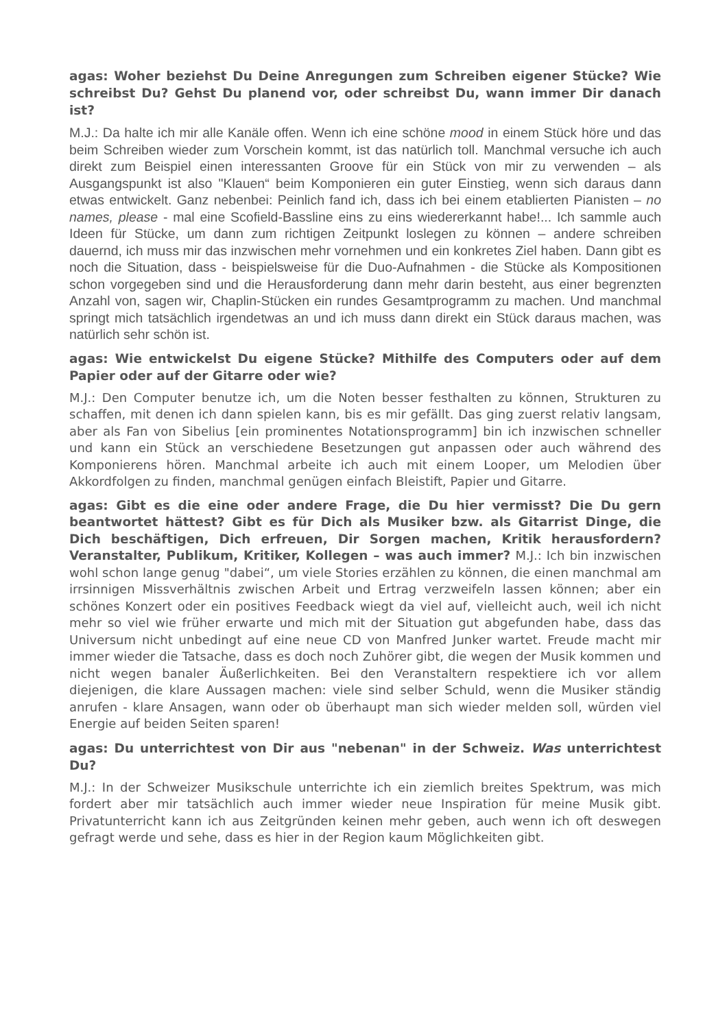agas: Woher beziehst Du Deine Anregungen zum Schreiben eigener Stücke? Wie schreibst Du? Gehst Du planend vor, oder schreibst Du, wann immer Dir danach ist?
M.J.: Da halte ich mir alle Kanäle offen. Wenn ich eine schöne mood in einem Stück höre und das beim Schreiben wieder zum Vorschein kommt, ist das natürlich toll. Manchmal versuche ich auch direkt zum Beispiel einen interessanten Groove für ein Stück von mir zu verwenden – als Ausgangspunkt ist also "Klauen“ beim Komponieren ein guter Einstieg, wenn sich daraus dann etwas entwickelt. Ganz nebenbei: Peinlich fand ich, dass ich bei einem etablierten Pianisten – no names, please - mal eine Scofield-Bassline eins zu eins wiedererkannt habe!... Ich sammle auch Ideen für Stücke, um dann zum richtigen Zeitpunkt loslegen zu können – andere schreiben dauernd, ich muss mir das inzwischen mehr vornehmen und ein konkretes Ziel haben. Dann gibt es noch die Situation, dass - beispielsweise für die Duo-Aufnahmen - die Stücke als Kompositionen schon vorgegeben sind und die Herausforderung dann mehr darin besteht, aus einer begrenzten Anzahl von, sagen wir, Chaplin-Stücken ein rundes Gesamtprogramm zu machen. Und manchmal springt mich tatsächlich irgendetwas an und ich muss dann direkt ein Stück daraus machen, was natürlich sehr schön ist.
agas: Wie entwickelst Du eigene Stücke? Mithilfe des Computers oder auf dem Papier oder auf der Gitarre oder wie?
M.J.: Den Computer benutze ich, um die Noten besser festhalten zu können, Strukturen zu schaffen, mit denen ich dann spielen kann, bis es mir gefällt. Das ging zuerst relativ langsam, aber als Fan von Sibelius [ein prominentes Notationsprogramm] bin ich inzwischen schneller und kann ein Stück an verschiedene Besetzungen gut anpassen oder auch während des Komponierens hören. Manchmal arbeite ich auch mit einem Looper, um Melodien über Akkordfolgen zu finden, manchmal genügen einfach Bleistift, Papier und Gitarre.
agas: Gibt es die eine oder andere Frage, die Du hier vermisst? Die Du gern beantwortet hättest? Gibt es für Dich als Musiker bzw. als Gitarrist Dinge, die Dich beschäftigen, Dich erfreuen, Dir Sorgen machen, Kritik herausfordern? Veranstalter, Publikum, Kritiker, Kollegen – was auch immer? M.J.: Ich bin inzwischen wohl schon lange genug "dabei“, um viele Stories erzählen zu können, die einen manchmal am irrsinnigen Missverhältnis zwischen Arbeit und Ertrag verzweifeln lassen können; aber ein schönes Konzert oder ein positives Feedback wiegt da viel auf, vielleicht auch, weil ich nicht mehr so viel wie früher erwarte und mich mit der Situation gut abgefunden habe, dass das Universum nicht unbedingt auf eine neue CD von Manfred Junker wartet. Freude macht mir immer wieder die Tatsache, dass es doch noch Zuhörer gibt, die wegen der Musik kommen und nicht wegen banaler Äußerlichkeiten. Bei den Veranstaltern respektiere ich vor allem diejenigen, die klare Aussagen machen: viele sind selber Schuld, wenn die Musiker ständig anrufen - klare Ansagen, wann oder ob überhaupt man sich wieder melden soll, würden viel Energie auf beiden Seiten sparen!
agas: Du unterrichtest von Dir aus "nebenan" in der Schweiz. Was unterrichtest Du?
M.J.: In der Schweizer Musikschule unterrichte ich ein ziemlich breites Spektrum, was mich fordert aber mir tatsächlich auch immer wieder neue Inspiration für meine Musik gibt. Privatunterricht kann ich aus Zeitgründen keinen mehr geben, auch wenn ich oft deswegen gefragt werde und sehe, dass es hier in der Region kaum Möglichkeiten gibt.